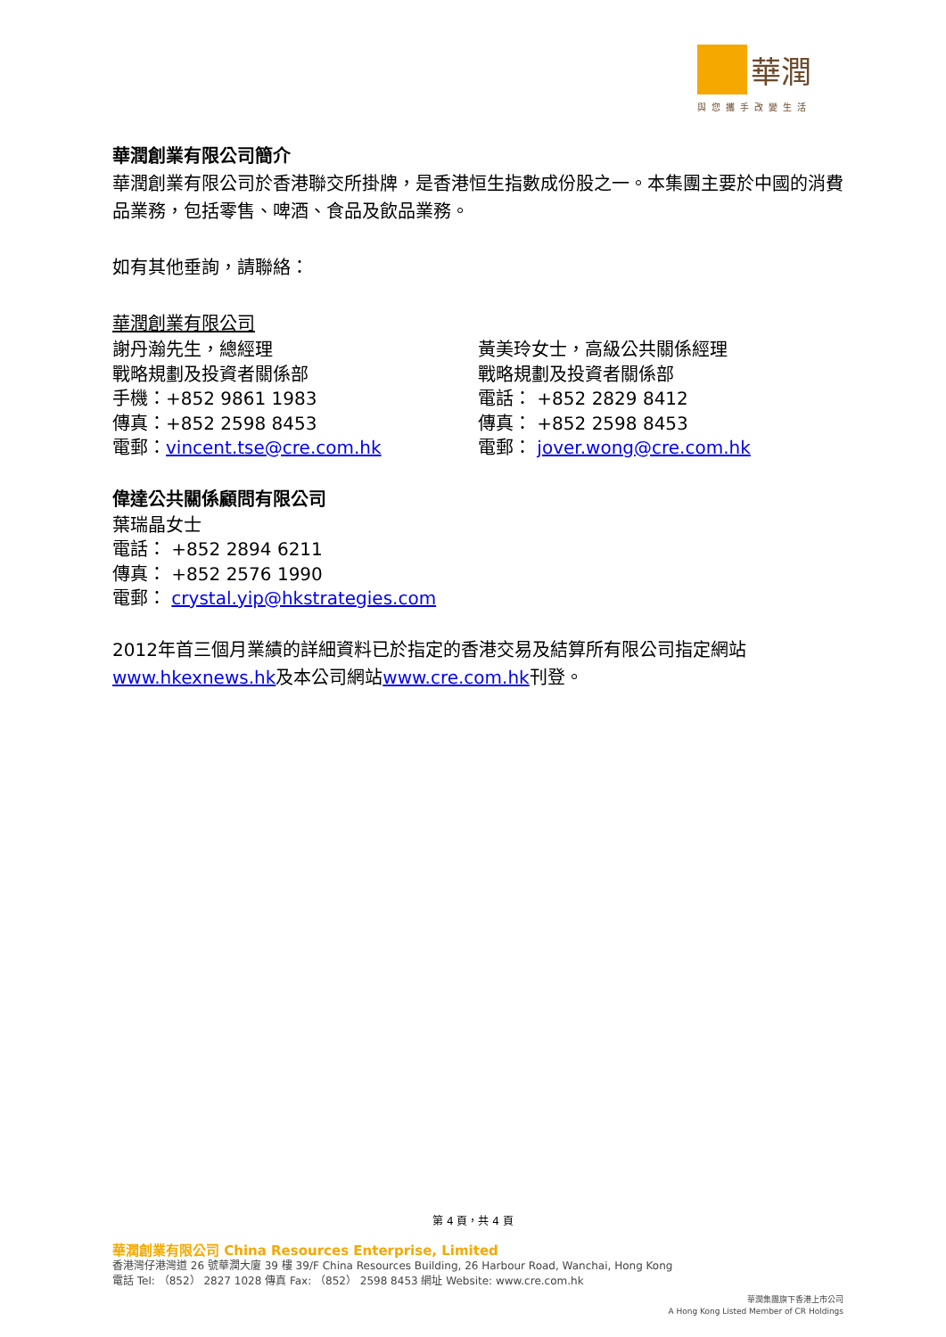華潤
與您攜手改變生活
華潤創業有限公司簡介
華潤創業有限公司於香港聯交所掛牌，是香港恒生指數成份股之一。本集團主要於中國的消費品業務，包括零售、啤酒、食品及飲品業務。
如有其他垂詢，請聯絡：
華潤創業有限公司
謝丹瀚先生，總經理
戰略規劃及投資者關係部
手機：+852 9861 1983
傳真：+852 2598 8453
電郵：vincent.tse@cre.com.hk
黃美玲女士，高級公共關係經理
戰略規劃及投資者關係部
電話： +852 2829 8412
傳真： +852 2598 8453
電郵： jover.wong@cre.com.hk
偉達公共關係顧問有限公司
葉瑞晶女士
電話： +852 2894 6211
傳真： +852 2576 1990
電郵： crystal.yip@hkstrategies.com
2012年首三個月業績的詳細資料已於指定的香港交易及結算所有限公司指定網站www.hkexnews.hk及本公司網站www.cre.com.hk刊登。
第 4 頁，共 4 頁
華潤創業有限公司 China Resources Enterprise, Limited
香港灣仔港灣道 26 號華潤大廈 39 樓 39/F China Resources Building, 26 Harbour Road, Wanchai, Hong Kong
電話 Tel: （852） 2827 1028 傳真 Fax: （852） 2598 8453 網址 Website: www.cre.com.hk
華潤集團旗下香港上市公司
A Hong Kong Listed Member of CR Holdings